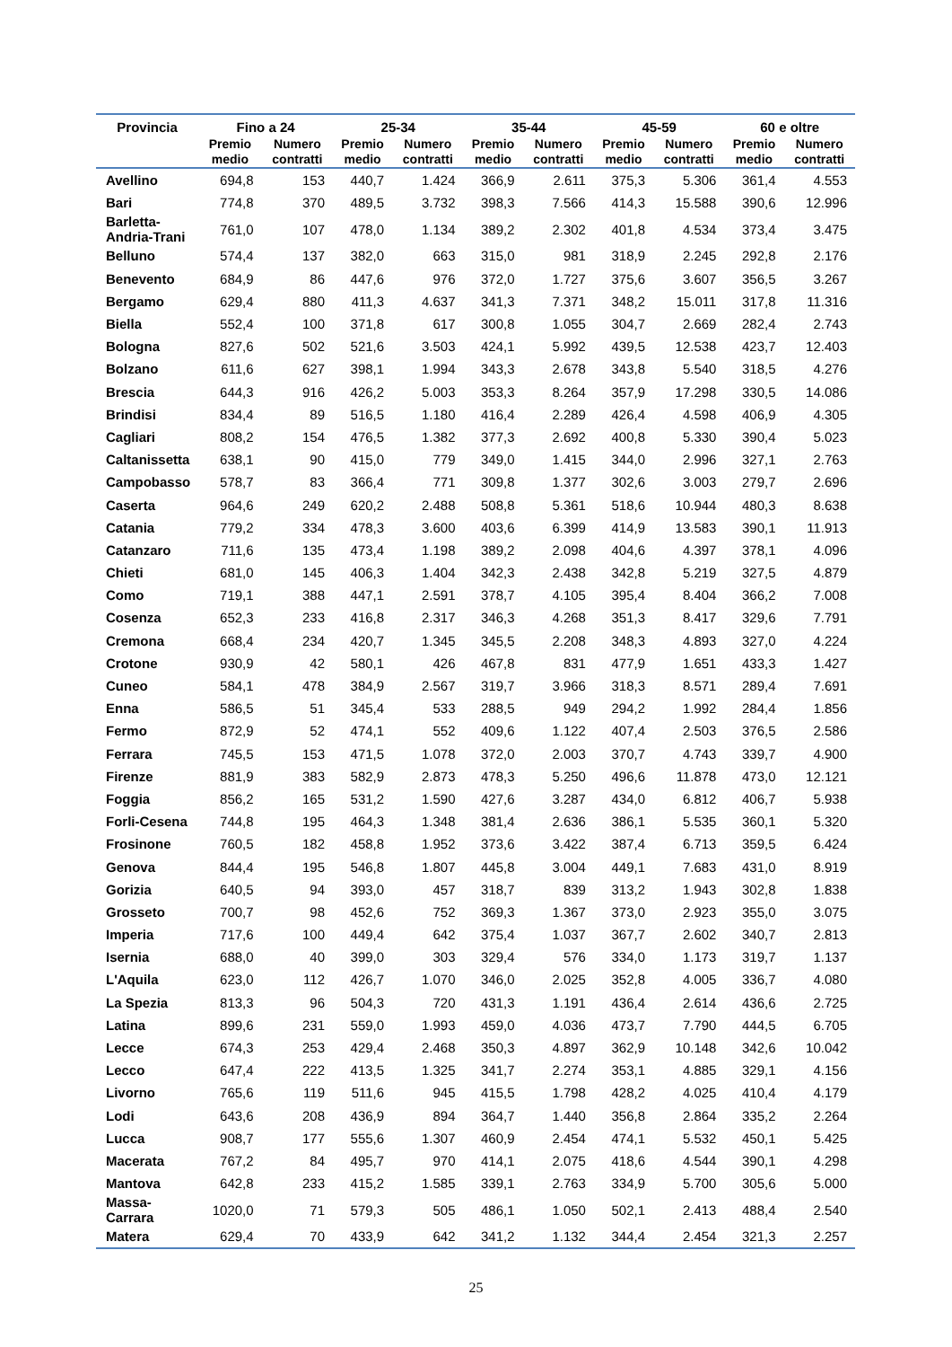| Provincia | Fino a 24 | | 25-34 | | 35-44 | | 45-59 | | 60 e oltre | |
| --- | --- | --- | --- | --- | --- | --- | --- | --- | --- | --- |
| | Premio medio | Numero contratti | Premio medio | Numero contratti | Premio medio | Numero contratti | Premio medio | Numero contratti | Premio medio | Numero contratti |
| Avellino | 694,8 | 153 | 440,7 | 1.424 | 366,9 | 2.611 | 375,3 | 5.306 | 361,4 | 4.553 |
| Bari | 774,8 | 370 | 489,5 | 3.732 | 398,3 | 7.566 | 414,3 | 15.588 | 390,6 | 12.996 |
| Barletta- Andria-Trani | 761,0 | 107 | 478,0 | 1.134 | 389,2 | 2.302 | 401,8 | 4.534 | 373,4 | 3.475 |
| Belluno | 574,4 | 137 | 382,0 | 663 | 315,0 | 981 | 318,9 | 2.245 | 292,8 | 2.176 |
| Benevento | 684,9 | 86 | 447,6 | 976 | 372,0 | 1.727 | 375,6 | 3.607 | 356,5 | 3.267 |
| Bergamo | 629,4 | 880 | 411,3 | 4.637 | 341,3 | 7.371 | 348,2 | 15.011 | 317,8 | 11.316 |
| Biella | 552,4 | 100 | 371,8 | 617 | 300,8 | 1.055 | 304,7 | 2.669 | 282,4 | 2.743 |
| Bologna | 827,6 | 502 | 521,6 | 3.503 | 424,1 | 5.992 | 439,5 | 12.538 | 423,7 | 12.403 |
| Bolzano | 611,6 | 627 | 398,1 | 1.994 | 343,3 | 2.678 | 343,8 | 5.540 | 318,5 | 4.276 |
| Brescia | 644,3 | 916 | 426,2 | 5.003 | 353,3 | 8.264 | 357,9 | 17.298 | 330,5 | 14.086 |
| Brindisi | 834,4 | 89 | 516,5 | 1.180 | 416,4 | 2.289 | 426,4 | 4.598 | 406,9 | 4.305 |
| Cagliari | 808,2 | 154 | 476,5 | 1.382 | 377,3 | 2.692 | 400,8 | 5.330 | 390,4 | 5.023 |
| Caltanissetta | 638,1 | 90 | 415,0 | 779 | 349,0 | 1.415 | 344,0 | 2.996 | 327,1 | 2.763 |
| Campobasso | 578,7 | 83 | 366,4 | 771 | 309,8 | 1.377 | 302,6 | 3.003 | 279,7 | 2.696 |
| Caserta | 964,6 | 249 | 620,2 | 2.488 | 508,8 | 5.361 | 518,6 | 10.944 | 480,3 | 8.638 |
| Catania | 779,2 | 334 | 478,3 | 3.600 | 403,6 | 6.399 | 414,9 | 13.583 | 390,1 | 11.913 |
| Catanzaro | 711,6 | 135 | 473,4 | 1.198 | 389,2 | 2.098 | 404,6 | 4.397 | 378,1 | 4.096 |
| Chieti | 681,0 | 145 | 406,3 | 1.404 | 342,3 | 2.438 | 342,8 | 5.219 | 327,5 | 4.879 |
| Como | 719,1 | 388 | 447,1 | 2.591 | 378,7 | 4.105 | 395,4 | 8.404 | 366,2 | 7.008 |
| Cosenza | 652,3 | 233 | 416,8 | 2.317 | 346,3 | 4.268 | 351,3 | 8.417 | 329,6 | 7.791 |
| Cremona | 668,4 | 234 | 420,7 | 1.345 | 345,5 | 2.208 | 348,3 | 4.893 | 327,0 | 4.224 |
| Crotone | 930,9 | 42 | 580,1 | 426 | 467,8 | 831 | 477,9 | 1.651 | 433,3 | 1.427 |
| Cuneo | 584,1 | 478 | 384,9 | 2.567 | 319,7 | 3.966 | 318,3 | 8.571 | 289,4 | 7.691 |
| Enna | 586,5 | 51 | 345,4 | 533 | 288,5 | 949 | 294,2 | 1.992 | 284,4 | 1.856 |
| Fermo | 872,9 | 52 | 474,1 | 552 | 409,6 | 1.122 | 407,4 | 2.503 | 376,5 | 2.586 |
| Ferrara | 745,5 | 153 | 471,5 | 1.078 | 372,0 | 2.003 | 370,7 | 4.743 | 339,7 | 4.900 |
| Firenze | 881,9 | 383 | 582,9 | 2.873 | 478,3 | 5.250 | 496,6 | 11.878 | 473,0 | 12.121 |
| Foggia | 856,2 | 165 | 531,2 | 1.590 | 427,6 | 3.287 | 434,0 | 6.812 | 406,7 | 5.938 |
| Forli-Cesena | 744,8 | 195 | 464,3 | 1.348 | 381,4 | 2.636 | 386,1 | 5.535 | 360,1 | 5.320 |
| Frosinone | 760,5 | 182 | 458,8 | 1.952 | 373,6 | 3.422 | 387,4 | 6.713 | 359,5 | 6.424 |
| Genova | 844,4 | 195 | 546,8 | 1.807 | 445,8 | 3.004 | 449,1 | 7.683 | 431,0 | 8.919 |
| Gorizia | 640,5 | 94 | 393,0 | 457 | 318,7 | 839 | 313,2 | 1.943 | 302,8 | 1.838 |
| Grosseto | 700,7 | 98 | 452,6 | 752 | 369,3 | 1.367 | 373,0 | 2.923 | 355,0 | 3.075 |
| Imperia | 717,6 | 100 | 449,4 | 642 | 375,4 | 1.037 | 367,7 | 2.602 | 340,7 | 2.813 |
| Isernia | 688,0 | 40 | 399,0 | 303 | 329,4 | 576 | 334,0 | 1.173 | 319,7 | 1.137 |
| L'Aquila | 623,0 | 112 | 426,7 | 1.070 | 346,0 | 2.025 | 352,8 | 4.005 | 336,7 | 4.080 |
| La Spezia | 813,3 | 96 | 504,3 | 720 | 431,3 | 1.191 | 436,4 | 2.614 | 436,6 | 2.725 |
| Latina | 899,6 | 231 | 559,0 | 1.993 | 459,0 | 4.036 | 473,7 | 7.790 | 444,5 | 6.705 |
| Lecce | 674,3 | 253 | 429,4 | 2.468 | 350,3 | 4.897 | 362,9 | 10.148 | 342,6 | 10.042 |
| Lecco | 647,4 | 222 | 413,5 | 1.325 | 341,7 | 2.274 | 353,1 | 4.885 | 329,1 | 4.156 |
| Livorno | 765,6 | 119 | 511,6 | 945 | 415,5 | 1.798 | 428,2 | 4.025 | 410,4 | 4.179 |
| Lodi | 643,6 | 208 | 436,9 | 894 | 364,7 | 1.440 | 356,8 | 2.864 | 335,2 | 2.264 |
| Lucca | 908,7 | 177 | 555,6 | 1.307 | 460,9 | 2.454 | 474,1 | 5.532 | 450,1 | 5.425 |
| Macerata | 767,2 | 84 | 495,7 | 970 | 414,1 | 2.075 | 418,6 | 4.544 | 390,1 | 4.298 |
| Mantova | 642,8 | 233 | 415,2 | 1.585 | 339,1 | 2.763 | 334,9 | 5.700 | 305,6 | 5.000 |
| Massa- Carrara | 1020,0 | 71 | 579,3 | 505 | 486,1 | 1.050 | 502,1 | 2.413 | 488,4 | 2.540 |
| Matera | 629,4 | 70 | 433,9 | 642 | 341,2 | 1.132 | 344,4 | 2.454 | 321,3 | 2.257 |
25